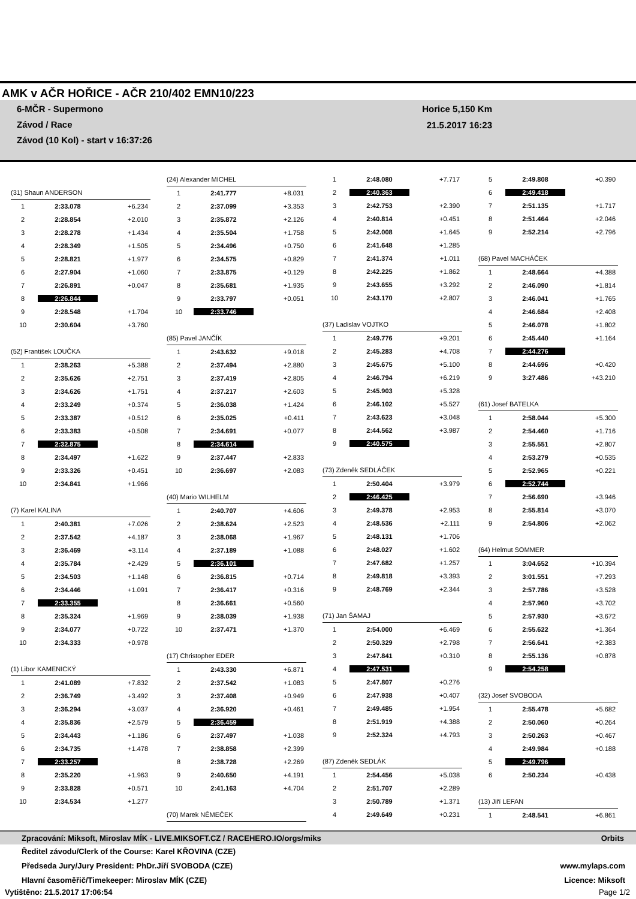AMK v AČR HOŘICE - AČR 210/402 EMN10/223
6-MČR - Supermono
Závod / Race
Závod (10 Kol) - start v 16:37:26
Horice 5,150 Km
21.5.2017 16:23
| (31) Shaun ANDERSON | | |
| 1 | 2:33.078 | +6.234 |
| 2 | 2:28.854 | +2.010 |
| 3 | 2:28.278 | +1.434 |
| 4 | 2:28.349 | +1.505 |
| 5 | 2:28.821 | +1.977 |
| 6 | 2:27.904 | +1.060 |
| 7 | 2:26.891 | +0.047 |
| 8 | 2:26.844 | |
| 9 | 2:28.548 | +1.704 |
| 10 | 2:30.604 | +3.760 |
| (52) František LOUČKA | | |
| 1 | 2:38.263 | +5.388 |
| 2 | 2:35.626 | +2.751 |
| 3 | 2:34.626 | +1.751 |
| 4 | 2:33.249 | +0.374 |
| 5 | 2:33.387 | +0.512 |
| 6 | 2:33.383 | +0.508 |
| 7 | 2:32.875 | |
| 8 | 2:34.497 | +1.622 |
| 9 | 2:33.326 | +0.451 |
| 10 | 2:34.841 | +1.966 |
| (7) Karel KALINA | | |
| 1 | 2:40.381 | +7.026 |
| 2 | 2:37.542 | +4.187 |
| 3 | 2:36.469 | +3.114 |
| 4 | 2:35.784 | +2.429 |
| 5 | 2:34.503 | +1.148 |
| 6 | 2:34.446 | +1.091 |
| 7 | 2:33.355 | |
| 8 | 2:35.324 | +1.969 |
| 9 | 2:34.077 | +0.722 |
| 10 | 2:34.333 | +0.978 |
| (1) Libor KAMENICKÝ | | |
| 1 | 2:41.089 | +7.832 |
| 2 | 2:36.749 | +3.492 |
| 3 | 2:36.294 | +3.037 |
| 4 | 2:35.836 | +2.579 |
| 5 | 2:34.443 | +1.186 |
| 6 | 2:34.735 | +1.478 |
| 7 | 2:33.257 | |
| 8 | 2:35.220 | +1.963 |
| 9 | 2:33.828 | +0.571 |
| 10 | 2:34.534 | +1.277 |
| (24) Alexander MICHEL | | |
| 1 | 2:41.777 | +8.031 |
| 2 | 2:37.099 | +3.353 |
| 3 | 2:35.872 | +2.126 |
| 4 | 2:35.504 | +1.758 |
| 5 | 2:34.496 | +0.750 |
| 6 | 2:34.575 | +0.829 |
| 7 | 2:33.875 | +0.129 |
| 8 | 2:35.681 | +1.935 |
| 9 | 2:33.797 | +0.051 |
| 10 | 2:33.746 | |
| (85) Pavel JANČÍK | | |
| 1 | 2:43.632 | +9.018 |
| 2 | 2:37.494 | +2.880 |
| 3 | 2:37.419 | +2.805 |
| 4 | 2:37.217 | +2.603 |
| 5 | 2:36.038 | +1.424 |
| 6 | 2:35.025 | +0.411 |
| 7 | 2:34.691 | +0.077 |
| 8 | 2:34.614 | |
| 9 | 2:37.447 | +2.833 |
| 10 | 2:36.697 | +2.083 |
| (40) Mario WILHELM | | |
| 1 | 2:40.707 | +4.606 |
| 2 | 2:38.624 | +2.523 |
| 3 | 2:38.068 | +1.967 |
| 4 | 2:37.189 | +1.088 |
| 5 | 2:36.101 | |
| 6 | 2:36.815 | +0.714 |
| 7 | 2:36.417 | +0.316 |
| 8 | 2:36.661 | +0.560 |
| 9 | 2:38.039 | +1.938 |
| 10 | 2:37.471 | +1.370 |
| (17) Christopher EDER | | |
| 1 | 2:43.330 | +6.871 |
| 2 | 2:37.542 | +1.083 |
| 3 | 2:37.408 | +0.949 |
| 4 | 2:36.920 | +0.461 |
| 5 | 2:36.459 | |
| 6 | 2:37.497 | +1.038 |
| 7 | 2:38.858 | +2.399 |
| 8 | 2:38.728 | +2.269 |
| 9 | 2:40.650 | +4.191 |
| 10 | 2:41.163 | +4.704 |
| (70) Marek NĚMEČEK | | |
| 1 | 2:48.080 | +7.717 |
| 2 | 2:40.363 | |
| 3 | 2:42.753 | +2.390 |
| 4 | 2:40.814 | +0.451 |
| 5 | 2:42.008 | +1.645 |
| 6 | 2:41.648 | +1.285 |
| 7 | 2:41.374 | +1.011 |
| 8 | 2:42.225 | +1.862 |
| 9 | 2:43.655 | +3.292 |
| 10 | 2:43.170 | +2.807 |
| (37) Ladislav VOJTKO | | |
| 1 | 2:49.776 | +9.201 |
| 2 | 2:45.283 | +4.708 |
| 3 | 2:45.675 | +5.100 |
| 4 | 2:46.794 | +6.219 |
| 5 | 2:45.903 | +5.328 |
| 6 | 2:46.102 | +5.527 |
| 7 | 2:43.623 | +3.048 |
| 8 | 2:44.562 | +3.987 |
| 9 | 2:40.575 | |
| (73) Zdeněk SEDLÁČEK | | |
| 1 | 2:50.404 | +3.979 |
| 2 | 2:46.425 | |
| 3 | 2:49.378 | +2.953 |
| 4 | 2:48.536 | +2.111 |
| 5 | 2:48.131 | +1.706 |
| 6 | 2:48.027 | +1.602 |
| 7 | 2:47.682 | +1.257 |
| 8 | 2:49.818 | +3.393 |
| 9 | 2:48.769 | +2.344 |
| (71) Jan ŠAMAJ | | |
| 1 | 2:54.000 | +6.469 |
| 2 | 2:50.329 | +2.798 |
| 3 | 2:47.841 | +0.310 |
| 4 | 2:47.531 | |
| 5 | 2:47.807 | +0.276 |
| 6 | 2:47.938 | +0.407 |
| 7 | 2:49.485 | +1.954 |
| 8 | 2:51.919 | +4.388 |
| 9 | 2:52.324 | +4.793 |
| (87) Zdeněk SEDLÁK | | |
| 1 | 2:54.456 | +5.038 |
| 2 | 2:51.707 | +2.289 |
| 3 | 2:50.789 | +1.371 |
| 4 | 2:49.649 | +0.231 |
| 5 | 2:49.808 | +0.390 |
| 6 | 2:49.418 | |
| 7 | 2:51.135 | +1.717 |
| 8 | 2:51.464 | +2.046 |
| 9 | 2:52.214 | +2.796 |
| (68) Pavel MACHÁČEK | | |
| 1 | 2:48.664 | +4.388 |
| 2 | 2:46.090 | +1.814 |
| 3 | 2:46.041 | +1.765 |
| 4 | 2:46.684 | +2.408 |
| 5 | 2:46.078 | +1.802 |
| 6 | 2:45.440 | +1.164 |
| 7 | 2:44.276 | |
| 8 | 2:44.696 | +0.420 |
| 9 | 3:27.486 | +43.210 |
| (61) Josef BATELKA | | |
| 1 | 2:58.044 | +5.300 |
| 2 | 2:54.460 | +1.716 |
| 3 | 2:55.551 | +2.807 |
| 4 | 2:53.279 | +0.535 |
| 5 | 2:52.965 | +0.221 |
| 6 | 2:52.744 | |
| 7 | 2:56.690 | +3.946 |
| 8 | 2:55.814 | +3.070 |
| 9 | 2:54.806 | +2.062 |
| (64) Helmut SOMMER | | |
| 1 | 3:04.652 | +10.394 |
| 2 | 3:01.551 | +7.293 |
| 3 | 2:57.786 | +3.528 |
| 4 | 2:57.960 | +3.702 |
| 5 | 2:57.930 | +3.672 |
| 6 | 2:55.622 | +1.364 |
| 7 | 2:56.641 | +2.383 |
| 8 | 2:55.136 | +0.878 |
| 9 | 2:54.258 | |
| (32) Josef SVOBODA | | |
| 1 | 2:55.478 | +5.682 |
| 2 | 2:50.060 | +0.264 |
| 3 | 2:50.263 | +0.467 |
| 4 | 2:49.984 | +0.188 |
| 5 | 2:49.796 | |
| 6 | 2:50.234 | +0.438 |
| (13) Jiří LEFAN | | |
| 1 | 2:48.541 | +6.861 |
Zpracování: Miksoft, Miroslav MÍK - LIVE.MIKSOFT.CZ / RACEHERO.IO/orgs/miks Orbits
Ředitel závodu/Clerk of the Course: Karel KŘOVINA (CZE)
Předseda Jury/Jury President: PhDr.Jiří SVOBODA (CZE)
Hlavní časoměřič/Timekeeper: Miroslav MÍK (CZE)
www.mylaps.com
Licence: Miksoft
Vytištěno: 21.5.2017 17:06:54 Page 1/2